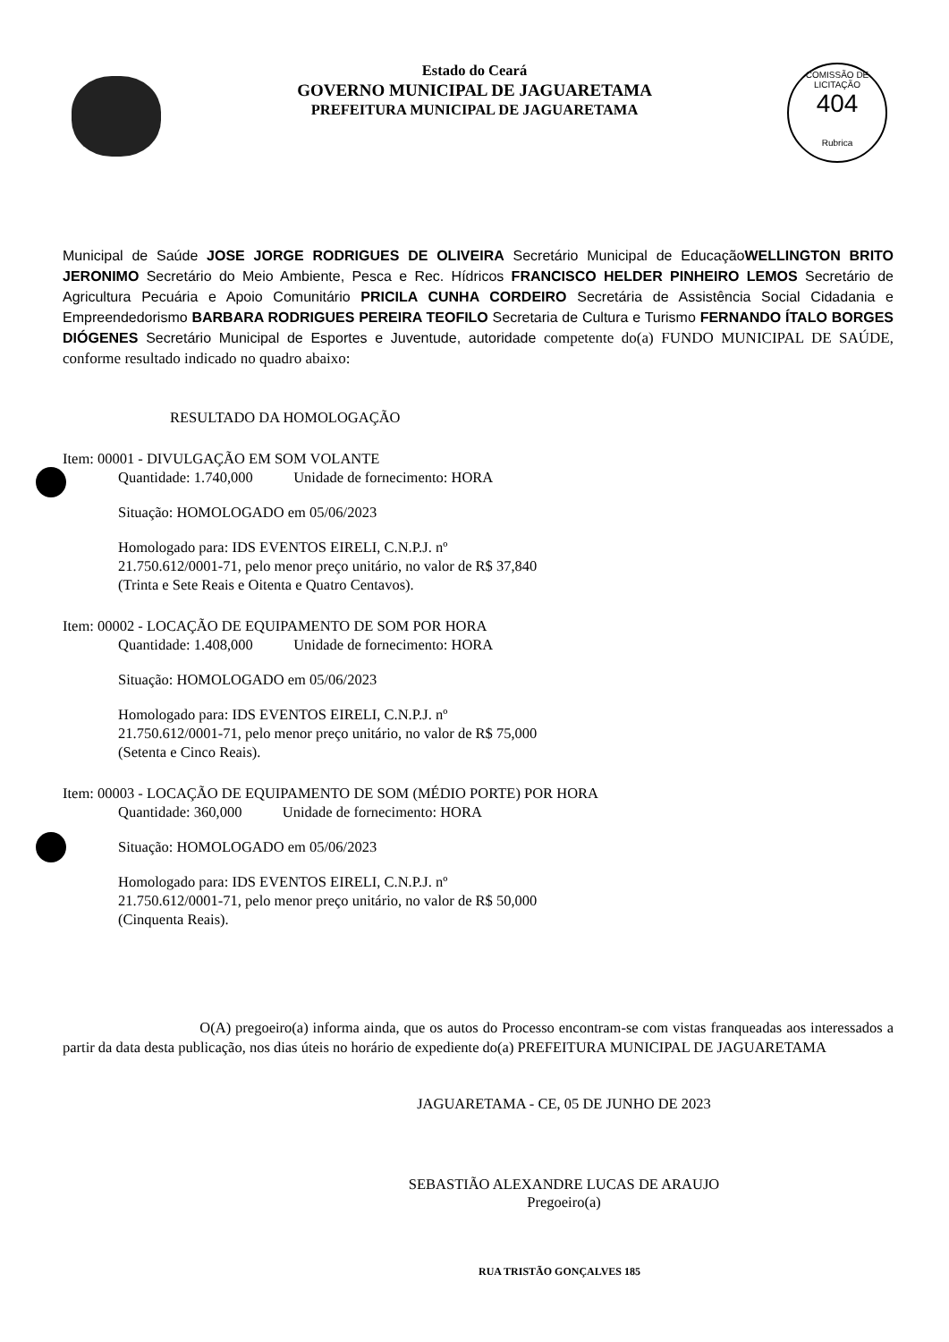COMISSÃO DE LICITAÇÃO
404
Rubrica
Estado do Ceará
GOVERNO MUNICIPAL DE JAGUARETAMA
PREFEITURA MUNICIPAL DE JAGUARETAMA
Municipal de Saúde JOSE JORGE RODRIGUES DE OLIVEIRA Secretário Municipal de EducaçãoWELLINGTON BRITO JERONIMO Secretário do Meio Ambiente, Pesca e Rec. Hídricos FRANCISCO HELDER PINHEIRO LEMOS Secretário de Agricultura Pecuária e Apoio Comunitário PRICILA CUNHA CORDEIRO Secretária de Assistência Social Cidadania e Empreendedorismo BARBARA RODRIGUES PEREIRA TEOFILO Secretaria de Cultura e Turismo FERNANDO ÍTALO BORGES DIÓGENES Secretário Municipal de Esportes e Juventude, autoridade competente do(a) FUNDO MUNICIPAL DE SAÚDE, conforme resultado indicado no quadro abaixo:
RESULTADO DA HOMOLOGAÇÃO
Item: 00001 - DIVULGAÇÃO EM SOM VOLANTE
Quantidade: 1.740,000 Unidade de fornecimento: HORA
Situação: HOMOLOGADO em 05/06/2023
Homologado para: IDS EVENTOS EIRELI, C.N.P.J. nº 21.750.612/0001-71, pelo menor preço unitário, no valor de R$ 37,840 (Trinta e Sete Reais e Oitenta e Quatro Centavos).
Item: 00002 - LOCAÇÃO DE EQUIPAMENTO DE SOM POR HORA
Quantidade: 1.408,000 Unidade de fornecimento: HORA
Situação: HOMOLOGADO em 05/06/2023
Homologado para: IDS EVENTOS EIRELI, C.N.P.J. nº 21.750.612/0001-71, pelo menor preço unitário, no valor de R$ 75,000 (Setenta e Cinco Reais).
Item: 00003 - LOCAÇÃO DE EQUIPAMENTO DE SOM (MÉDIO PORTE) POR HORA
Quantidade: 360,000 Unidade de fornecimento: HORA
Situação: HOMOLOGADO em 05/06/2023
Homologado para: IDS EVENTOS EIRELI, C.N.P.J. nº 21.750.612/0001-71, pelo menor preço unitário, no valor de R$ 50,000 (Cinquenta Reais).
O(A) pregoeiro(a) informa ainda, que os autos do Processo encontram-se com vistas franqueadas aos interessados a partir da data desta publicação, nos dias úteis no horário de expediente do(a) PREFEITURA MUNICIPAL DE JAGUARETAMA
JAGUARETAMA - CE, 05 DE JUNHO DE 2023
SEBASTIÃO ALEXANDRE LUCAS DE ARAUJO
Pregoeiro(a)
RUA TRISTÃO GONÇALVES 185